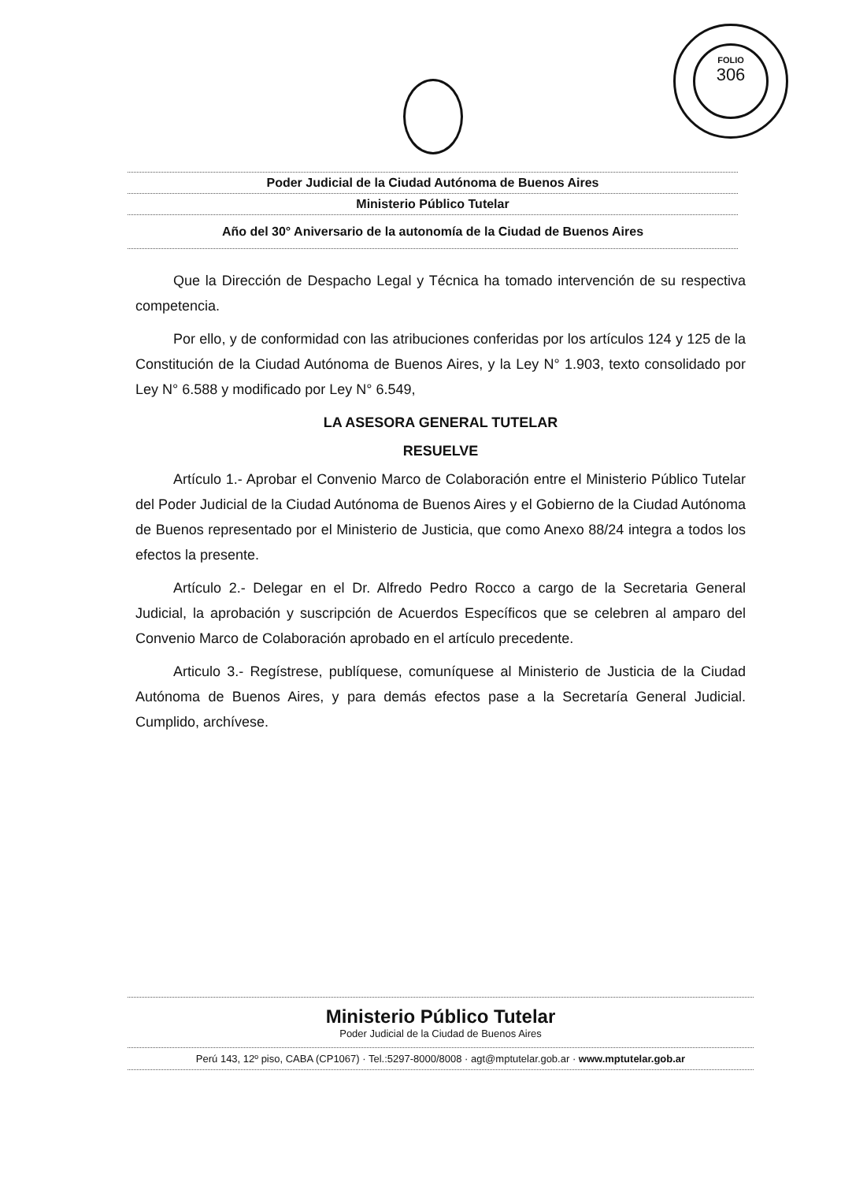FOLIO
306
Poder Judicial de la Ciudad Autónoma de Buenos Aires
Ministerio Público Tutelar
Año del 30° Aniversario de la autonomía de la Ciudad de Buenos Aires
Que la Dirección de Despacho Legal y Técnica ha tomado intervención de su respectiva competencia.
Por ello, y de conformidad con las atribuciones conferidas por los artículos 124 y 125 de la Constitución de la Ciudad Autónoma de Buenos Aires, y la Ley N° 1.903, texto consolidado por Ley N° 6.588 y modificado por Ley N° 6.549,
LA ASESORA GENERAL TUTELAR
RESUELVE
Artículo 1.- Aprobar el Convenio Marco de Colaboración entre el Ministerio Público Tutelar del Poder Judicial de la Ciudad Autónoma de Buenos Aires y el Gobierno de la Ciudad Autónoma de Buenos representado por el Ministerio de Justicia, que como Anexo 88/24 integra a todos los efectos la presente.
Artículo 2.- Delegar en el Dr. Alfredo Pedro Rocco a cargo de la Secretaria General Judicial, la aprobación y suscripción de Acuerdos Específicos que se celebren al amparo del Convenio Marco de Colaboración aprobado en el artículo precedente.
Articulo 3.- Regístrese, publíquese, comuníquese al Ministerio de Justicia de la Ciudad Autónoma de Buenos Aires, y para demás efectos pase a la Secretaría General Judicial. Cumplido, archívese.
Ministerio Público Tutelar
Poder Judicial de la Ciudad de Buenos Aires
Perú 143, 12º piso, CABA (CP1067) · Tel.:5297-8000/8008 · agt@mptutelar.gob.ar · www.mptutelar.gob.ar